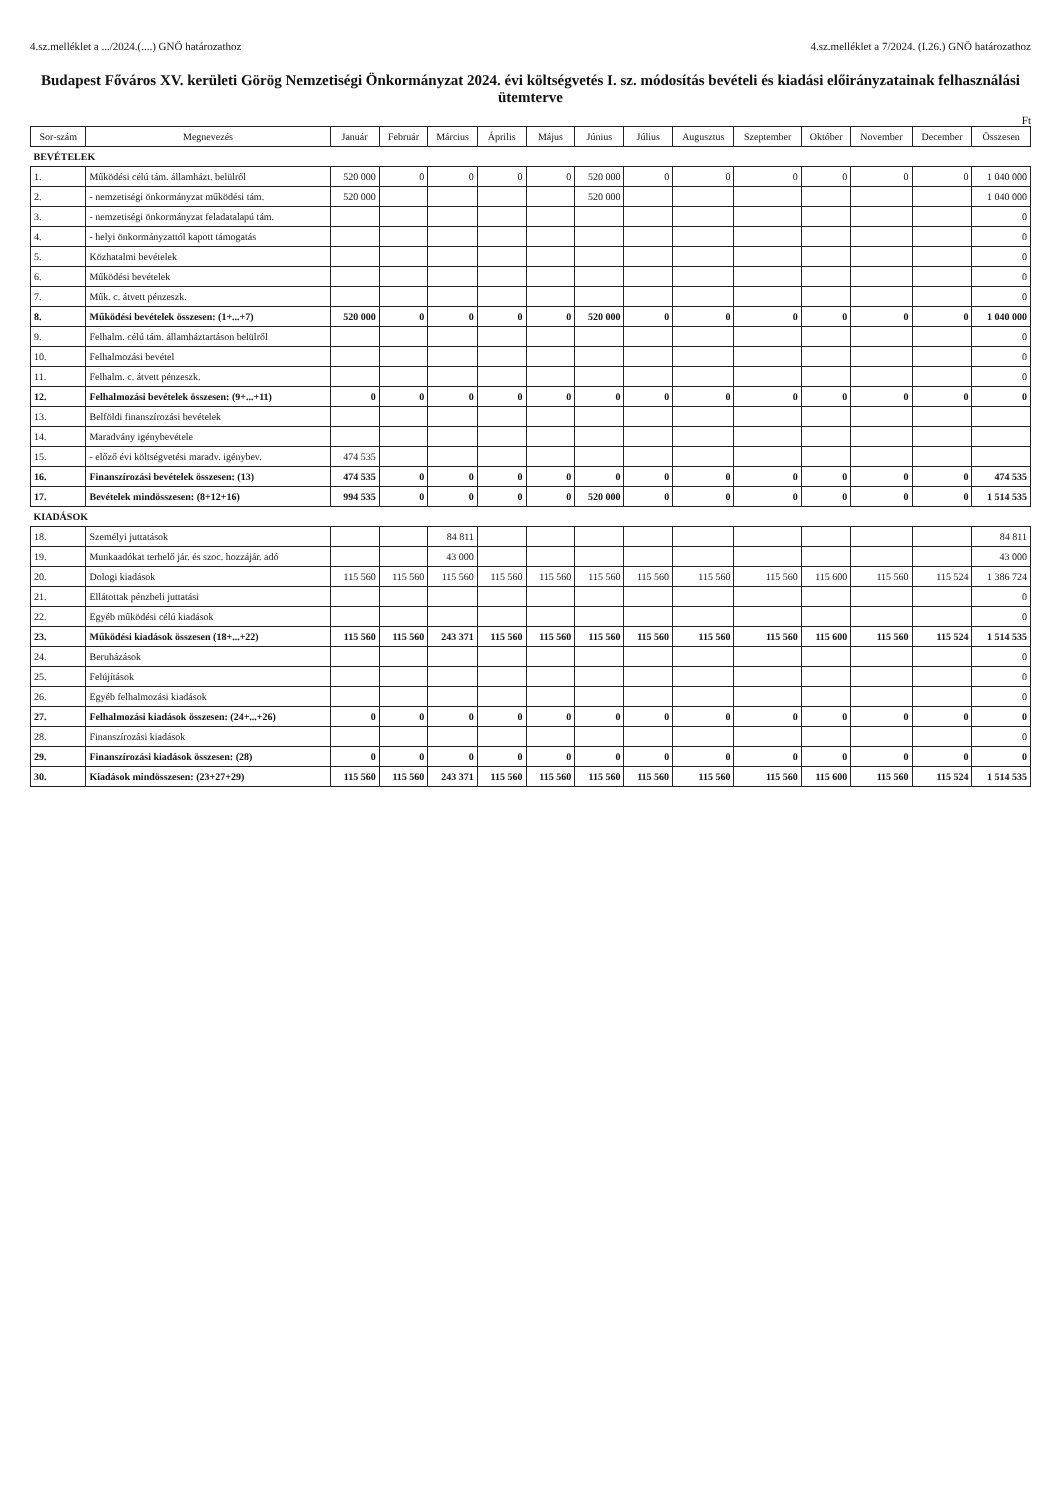4.sz.melléklet a .../2024.(....) GNÖ határozathoz 4.sz.melléklet a 7/2024. (I.26.) GNÖ határozathoz
Budapest Főváros XV. kerületi Görög Nemzetiségi Önkormányzat 2024. évi költségvetés I. sz. módosítás bevételi és kiadási előirányzatainak felhasználási ütemterve
Ft
| Sor-szám | Megnevezés | Január | Február | Március | Április | Május | Június | Július | Augusztus | Szeptember | Október | November | December | Összesen |
| --- | --- | --- | --- | --- | --- | --- | --- | --- | --- | --- | --- | --- | --- | --- |
| BEVÉTELEK | | | | | | | | | | | | | | |
| 1. | Működési célú tám. államházt. belülről | 520 000 | 0 | 0 | 0 | 0 | 520 000 | 0 | 0 | 0 | 0 | 0 | 0 | 1 040 000 |
| 2. | - nemzetiségi önkormányzat működési tám. | 520 000 | | | | | 520 000 | | | | | | | 1 040 000 |
| 3. | - nemzetiségi önkormányzat feladatalapú tám. | | | | | | | | | | | | | 0 |
| 4. | - helyi önkormányzattól kapott támogatás | | | | | | | | | | | | | 0 |
| 5. | Közhatalmi bevételek | | | | | | | | | | | | | 0 |
| 6. | Működési bevételek | | | | | | | | | | | | | 0 |
| 7. | Műk. c. átvett pénzeszk. | | | | | | | | | | | | | 0 |
| 8. | Működési bevételek összesen: (1+...+7) | 520 000 | 0 | 0 | 0 | 0 | 520 000 | 0 | 0 | 0 | 0 | 0 | 0 | 1 040 000 |
| 9. | Felhalm. célú tám. államháztartáson belülről | | | | | | | | | | | | | 0 |
| 10. | Felhalmozási bevétel | | | | | | | | | | | | | 0 |
| 11. | Felhalm. c. átvett pénzeszk. | | | | | | | | | | | | | 0 |
| 12. | Felhalmozási bevételek összesen: (9+...+11) | 0 | 0 | 0 | 0 | 0 | 0 | 0 | 0 | 0 | 0 | 0 | 0 | 0 |
| 13. | Belföldi finanszírozási bevételek | | | | | | | | | | | | | |
| 14. | Maradvány igénybevétele | | | | | | | | | | | | | |
| 15. | - előző évi költségvetési maradv. igénybev. | 474 535 | | | | | | | | | | | | |
| 16. | Finanszírozási bevételek összesen: (13) | 474 535 | 0 | 0 | 0 | 0 | 0 | 0 | 0 | 0 | 0 | 0 | 0 | 474 535 |
| 17. | Bevételek mindösszesen: (8+12+16) | 994 535 | 0 | 0 | 0 | 0 | 520 000 | 0 | 0 | 0 | 0 | 0 | 0 | 1 514 535 |
| KIADÁSOK | | | | | | | | | | | | | | |
| 18. | Személyi juttatások | | | 84 811 | | | | | | | | | | 84 811 |
| 19. | Munkaadókat terhelő jár. és szoc. hozzájár. adó | | | 43 000 | | | | | | | | | | 43 000 |
| 20. | Dologi kiadások | 115 560 | 115 560 | 115 560 | 115 560 | 115 560 | 115 560 | 115 560 | 115 560 | 115 560 | 115 600 | 115 560 | 115 524 | 1 386 724 |
| 21. | Ellátottak pénzbeli juttatási | | | | | | | | | | | | | 0 |
| 22. | Egyéb működési célú kiadások | | | | | | | | | | | | | 0 |
| 23. | Működési kiadások összesen (18+...+22) | 115 560 | 115 560 | 243 371 | 115 560 | 115 560 | 115 560 | 115 560 | 115 560 | 115 560 | 115 600 | 115 560 | 115 524 | 1 514 535 |
| 24. | Beruházások | | | | | | | | | | | | | 0 |
| 25. | Felújítások | | | | | | | | | | | | | 0 |
| 26. | Egyéb felhalmozási kiadások | | | | | | | | | | | | | 0 |
| 27. | Felhalmozási kiadások összesen: (24+...+26) | 0 | 0 | 0 | 0 | 0 | 0 | 0 | 0 | 0 | 0 | 0 | 0 | 0 |
| 28. | Finanszírozási kiadások | | | | | | | | | | | | | 0 |
| 29. | Finanszírozási kiadások összesen: (28) | 0 | 0 | 0 | 0 | 0 | 0 | 0 | 0 | 0 | 0 | 0 | 0 | 0 |
| 30. | Kiadások mindösszesen: (23+27+29) | 115 560 | 115 560 | 243 371 | 115 560 | 115 560 | 115 560 | 115 560 | 115 560 | 115 560 | 115 600 | 115 560 | 115 524 | 1 514 535 |